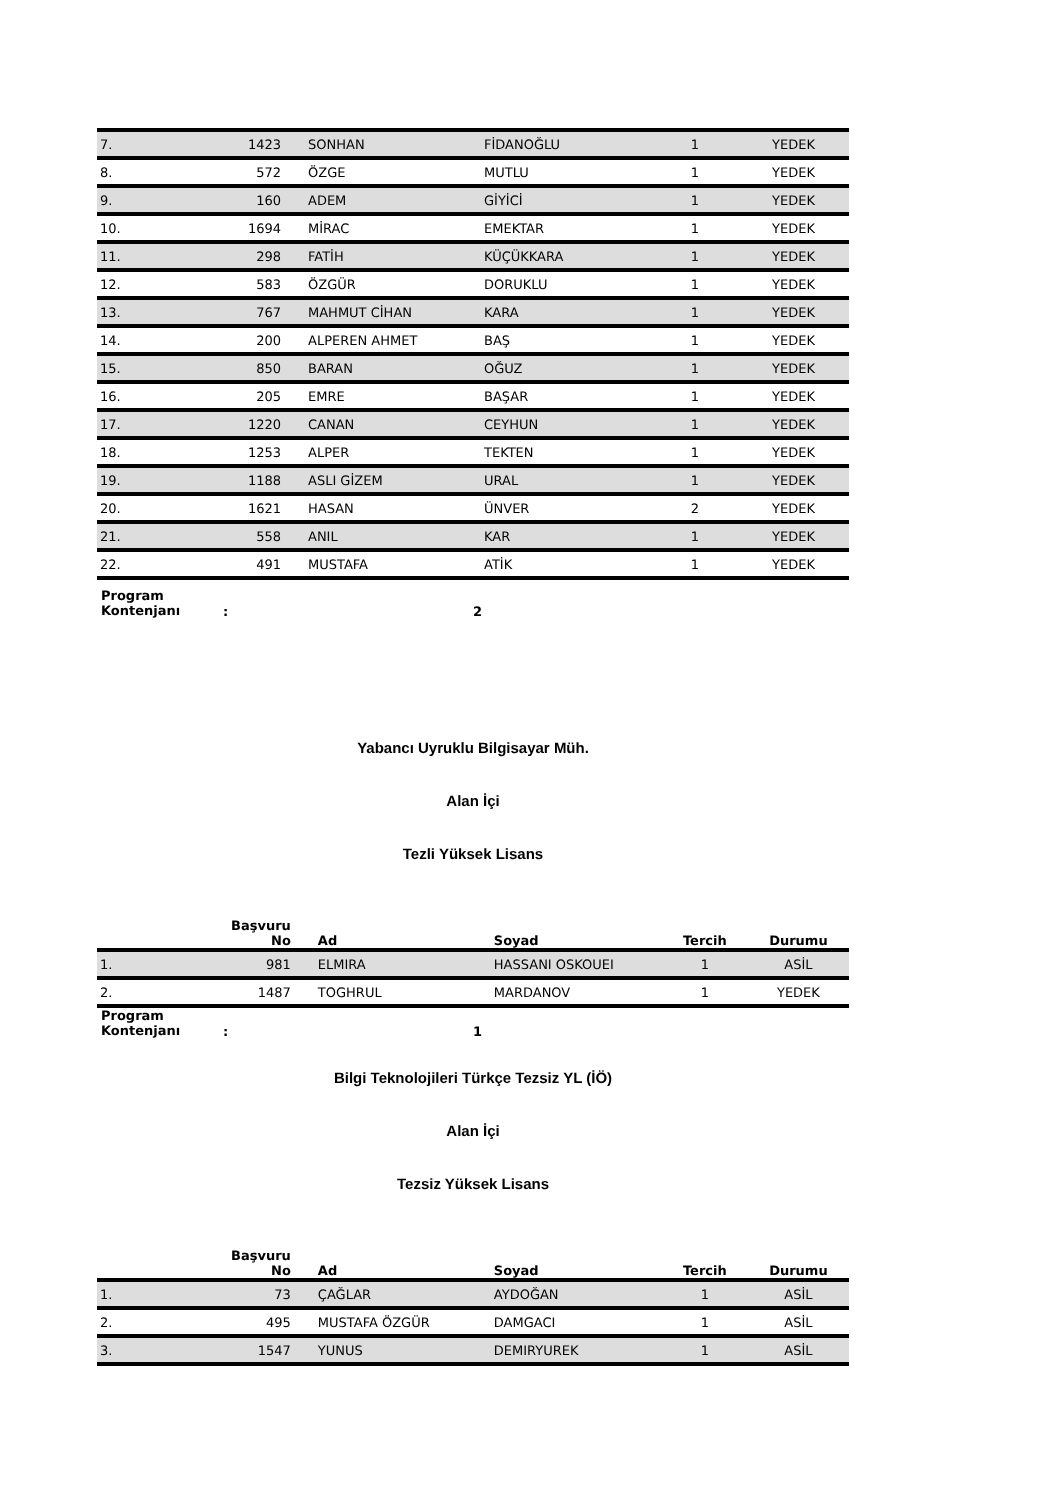| 7. | 1423 | SONHAN | FİDANOĞLU | 1 | YEDEK |
| 8. | 572 | ÖZGE | MUTLU | 1 | YEDEK |
| 9. | 160 | ADEM | GİYİCİ | 1 | YEDEK |
| 10. | 1694 | MİRAC | EMEKTAR | 1 | YEDEK |
| 11. | 298 | FATİH | KÜÇÜKKARA | 1 | YEDEK |
| 12. | 583 | ÖZGÜR | DORUKLU | 1 | YEDEK |
| 13. | 767 | MAHMUT CİHAN | KARA | 1 | YEDEK |
| 14. | 200 | ALPEREN AHMET | BAŞ | 1 | YEDEK |
| 15. | 850 | BARAN | OĞUZ | 1 | YEDEK |
| 16. | 205 | EMRE | BAŞAR | 1 | YEDEK |
| 17. | 1220 | CANAN | CEYHUN | 1 | YEDEK |
| 18. | 1253 | ALPER | TEKTEN | 1 | YEDEK |
| 19. | 1188 | ASLI GİZEM | URAL | 1 | YEDEK |
| 20. | 1621 | HASAN | ÜNVER | 2 | YEDEK |
| 21. | 558 | ANIL | KAR | 1 | YEDEK |
| 22. | 491 | MUSTAFA | ATİK | 1 | YEDEK |
Program
Kontenjanı: 2
Yabancı Uyruklu Bilgisayar Müh.
Alan İçi
Tezli Yüksek Lisans
| | Başvuru No | Ad | Soyad | Tercih | Durumu |
| --- | --- | --- | --- | --- | --- |
| 1. | 981 | ELMIRA | HASSANI OSKOUEI | 1 | ASİL |
| 2. | 1487 | TOGHRUL | MARDANOV | 1 | YEDEK |
Program
Kontenjanı: 1
Bilgi Teknolojileri Türkçe Tezsiz YL (İÖ)
Alan İçi
Tezsiz Yüksek Lisans
| | Başvuru No | Ad | Soyad | Tercih | Durumu |
| --- | --- | --- | --- | --- | --- |
| 1. | 73 | ÇAĞLAR | AYDOĞAN | 1 | ASİL |
| 2. | 495 | MUSTAFA ÖZGÜR | DAMGACI | 1 | ASİL |
| 3. | 1547 | YUNUS | DEMIRYUREK | 1 | ASİL |